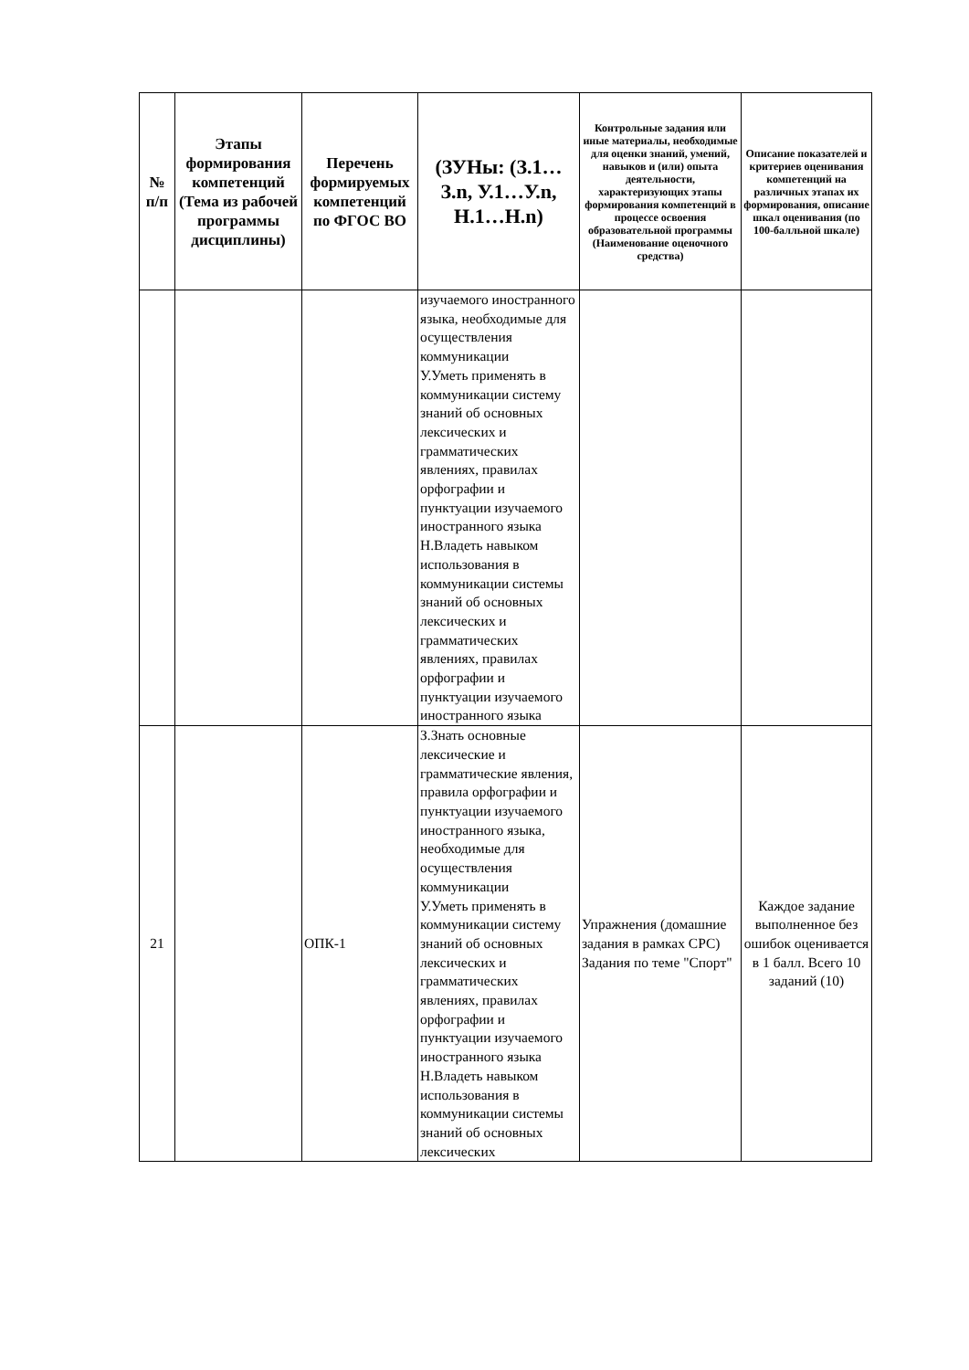| № п/п | Этапы формирования компетенций (Тема из рабочей программы дисциплины) | Перечень формируемых компетенций по ФГОС ВО | (ЗУНы: (З.1…З.n, У.1…У.n, Н.1…Н.n) | Контрольные задания или иные материалы, необходимые для оценки знаний, умений, навыков и (или) опыта деятельности, характеризующих этапы формирования компетенций в процессе освоения образовательной программы (Наименование оценочного средства) | Описание показателей и критериев оценивания компетенций на различных этапах их формирования, описание шкал оценивания (по 100-балльной шкале) |
| --- | --- | --- | --- | --- | --- |
| | | | изучаемого иностранного языка, необходимые для осуществления коммуникации У.Уметь применять в коммуникации систему знаний об основных лексических и грамматических явлениях, правилах орфографии и пунктуации изучаемого иностранного языка Н.Владеть навыком использования в коммуникации системы знаний об основных лексических и грамматических явлениях, правилах орфографии и пунктуации изучаемого иностранного языка | | |
| 21 | | ОПК-1 | З.Знать основные лексические и грамматические явления, правила орфографии и пунктуации изучаемого иностранного языка, необходимые для осуществления коммуникации У.Уметь применять в коммуникации систему знаний об основных лексических и грамматических явлениях, правилах орфографии и пунктуации изучаемого иностранного языка Н.Владеть навыком использования в коммуникации системы знаний об основных лексических | Упражнения (домашние задания в рамках СРС) Задания по теме "Спорт" | Каждое задание выполненное без ошибок оценивается в 1 балл. Всего 10 заданий (10) |